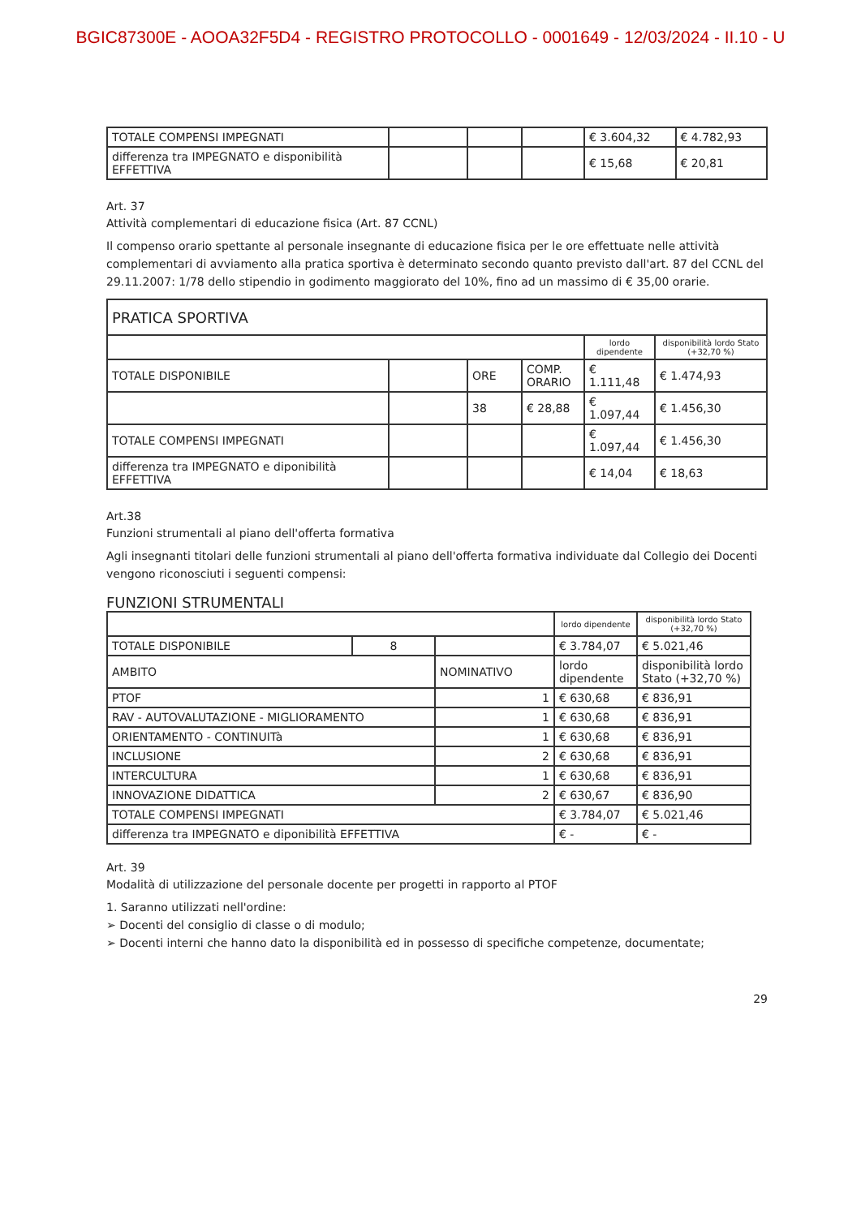BGIC87300E - AOOA32F5D4 - REGISTRO PROTOCOLLO - 0001649 - 12/03/2024 - II.10 - U
| TOTALE COMPENSI IMPEGNATI | | | | € 3.604,32 | € 4.782,93 |
| differenza tra IMPEGNATO e disponibilità EFFETTIVA | | | | € 15,68 | € 20,81 |
Art. 37
Attività complementari di educazione fisica (Art. 87 CCNL)
Il compenso orario spettante al personale insegnante di educazione fisica per le ore effettuate nelle attività complementari di avviamento alla pratica sportiva è determinato secondo quanto previsto dall'art. 87 del CCNL del 29.11.2007: 1/78 dello stipendio in godimento maggiorato del 10%, fino ad un massimo di € 35,00 orarie.
| PRATICA SPORTIVA | | | | | |
| | | | | lordo dipendente | disponibilità lordo Stato (+32,70 %) |
| TOTALE DISPONIBILE | | ORE | COMP. ORARIO | € 1.111,48 | € 1.474,93 |
| | | 38 | € 28,88 | € 1.097,44 | € 1.456,30 |
| TOTALE COMPENSI IMPEGNATI | | | | € 1.097,44 | € 1.456,30 |
| differenza tra IMPEGNATO e diponibilità EFFETTIVA | | | | € 14,04 | € 18,63 |
Art.38
Funzioni strumentali al piano dell'offerta formativa
Agli insegnanti titolari delle funzioni strumentali al piano dell'offerta formativa individuate dal Collegio dei Docenti vengono riconosciuti i seguenti compensi:
FUNZIONI STRUMENTALI
| | | | lordo dipendente | disponibilità lordo Stato (+32,70 %) |
| TOTALE DISPONIBILE | 8 | | € 3.784,07 | € 5.021,46 |
| AMBITO | | NOMINATIVO | lordo dipendente | disponibilità lordo Stato (+32,70 %) |
| PTOF | | 1 | € 630,68 | € 836,91 |
| RAV - AUTOVALUTAZIONE - MIGLIORAMENTO | | 1 | € 630,68 | € 836,91 |
| ORIENTAMENTO - CONTINUITà | | 1 | € 630,68 | € 836,91 |
| INCLUSIONE | | 2 | € 630,68 | € 836,91 |
| INTERCULTURA | | 1 | € 630,68 | € 836,91 |
| INNOVAZIONE DIDATTICA | | 2 | € 630,67 | € 836,90 |
| TOTALE COMPENSI IMPEGNATI | | | € 3.784,07 | € 5.021,46 |
| differenza tra IMPEGNATO e diponibilità EFFETTIVA | | | € - | € - |
Art. 39
Modalità di utilizzazione del personale docente per progetti in rapporto al PTOF
1. Saranno utilizzati nell'ordine:
➢ Docenti del consiglio di classe o di modulo;
➢ Docenti interni che hanno dato la disponibilità ed in possesso di specifiche competenze, documentate;
29